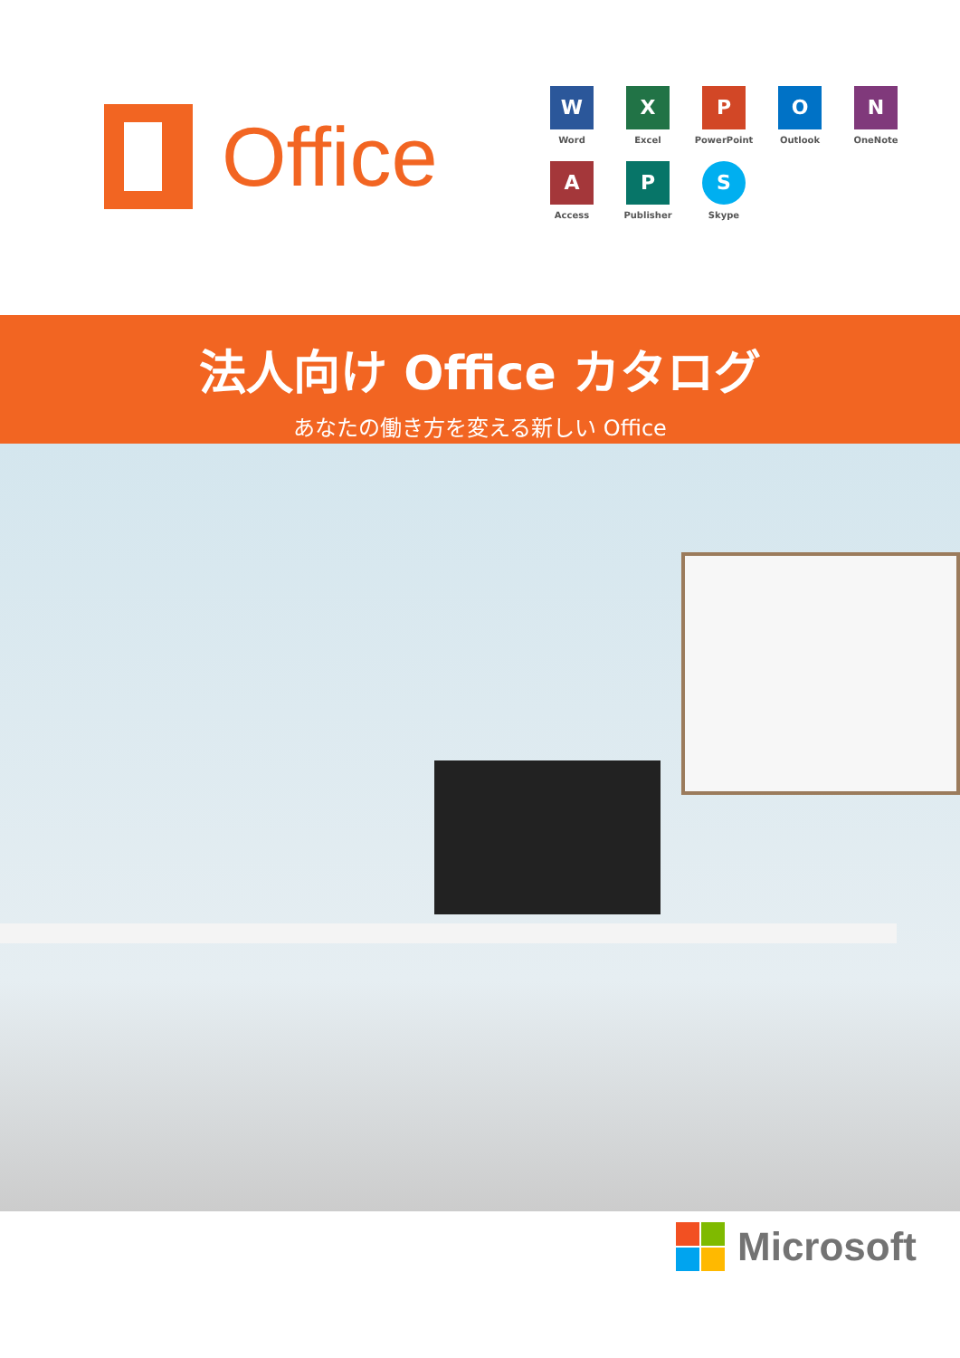Office
W
Word
X
Excel
P
PowerPoint
O
Outlook
N
OneNote
A
Access
P
Publisher
S
Skype
法人向け Office カタログ
あなたの働き方を変える新しい Office
Microsoft